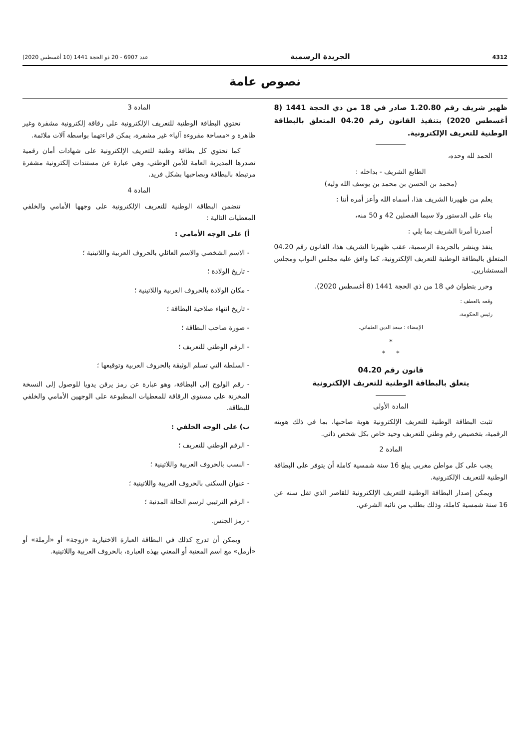4312 الجريدة الرسمية عدد 6907 - 20 ذو الحجة 1441 (10 أغسطس 2020)
نصوص عامة
ظهير شريف رقم 1.20.80 صادر في 18 من ذي الحجة 1441 (8 أغسطس 2020) بتنفيذ القانون رقم 04.20 المتعلق بالبطاقة الوطنية للتعريف الإلكترونية.
الحمد لله وحده،
الطابع الشريف - بداخله :
(محمد بن الحسن بن محمد بن يوسف الله وليه)
يعلم من ظهيرنا الشريف هذا، أسماه الله وأعز أمره أننا :
بناء على الدستور ولا سيما الفصلين 42 و 50 منه،
أصدرنا أمرنا الشريف بما يلي :
ينفذ وينشر بالجريدة الرسمية، عقب ظهيرنا الشريف هذا، القانون رقم 04.20 المتعلق بالبطاقة الوطنية للتعريف الإلكترونية، كما وافق عليه مجلس النواب ومجلس المستشارين.
وحرر بتطوان في 18 من ذي الحجة 1441 (8 أغسطس 2020).
وقعه بالعطف :
رئيس الحكومة،
الإمضاء : سعد الدين العثماني.
*
* *
قانون رقم 04.20
يتعلق بالبطاقة الوطنية للتعريف الإلكترونية
المادة الأولى
تثبت البطاقة الوطنية للتعريف الإلكترونية هوية صاحبها، بما في ذلك هويته الرقمية، بتخصيص رقم وطني للتعريف وحيد خاص بكل شخص ذاتي.
المادة 2
يجب على كل مواطن مغربي يبلغ 16 سنة شمسية كاملة أن يتوفر على البطاقة الوطنية للتعريف الإلكترونية.
ويمكن إصدار البطاقة الوطنية للتعريف الإلكترونية للقاصر الذي تقل سنه عن 16 سنة شمسية كاملة، وذلك بطلب من نائبه الشرعي.
المادة 3
تحتوي البطاقة الوطنية للتعريف الإلكترونية على رقاقة إلكترونية مشفرة وغير ظاهرة و «مساحة مقروءة آليا» غير مشفرة، يمكن قراءتهما بواسطة آلات ملائمة.
كما تحتوي كل بطاقة وطنية للتعريف الإلكترونية على شهادات أمان رقمية تصدرها المديرية العامة للأمن الوطني، وهي عبارة عن مستندات إلكترونية مشفرة مرتبطة بالبطاقة وبصاحبها بشكل فريد.
المادة 4
تتضمن البطاقة الوطنية للتعريف الإلكترونية على وجهها الأمامي والخلفي المعطيات التالية :
أ) على الوجه الأمامي :
- الاسم الشخصي والاسم العائلي بالحروف العربية واللاتينية ؛
- تاريخ الولادة ؛
- مكان الولادة بالحروف العربية واللاتينية ؛
- تاريخ انتهاء صلاحية البطاقة ؛
- صورة صاحب البطاقة ؛
- الرقم الوطني للتعريف ؛
- السلطة التي تسلم الوثيقة بالحروف العربية وتوقيعها ؛
- رقم الولوج إلى البطاقة، وهو عبارة عن رمز يرقن يدويا للوصول إلى النسخة المخزنة على مستوى الرقاقة للمعطيات المطبوعة على الوجهين الأمامي والخلفي للبطاقة.
ب) على الوجه الخلفي :
- الرقم الوطني للتعريف ؛
- النسب بالحروف العربية واللاتينية ؛
- عنوان السكنى بالحروف العربية واللاتينية ؛
- الرقم الترتيبي لرسم الحالة المدنية ؛
- رمز الجنس.
ويمكن أن تدرج كذلك في البطاقة العبارة الاختيارية «زوجة» أو «أرملة» أو «أرمل» مع اسم المعنية أو المعني بهذه العبارة، بالحروف العربية واللاتينية.